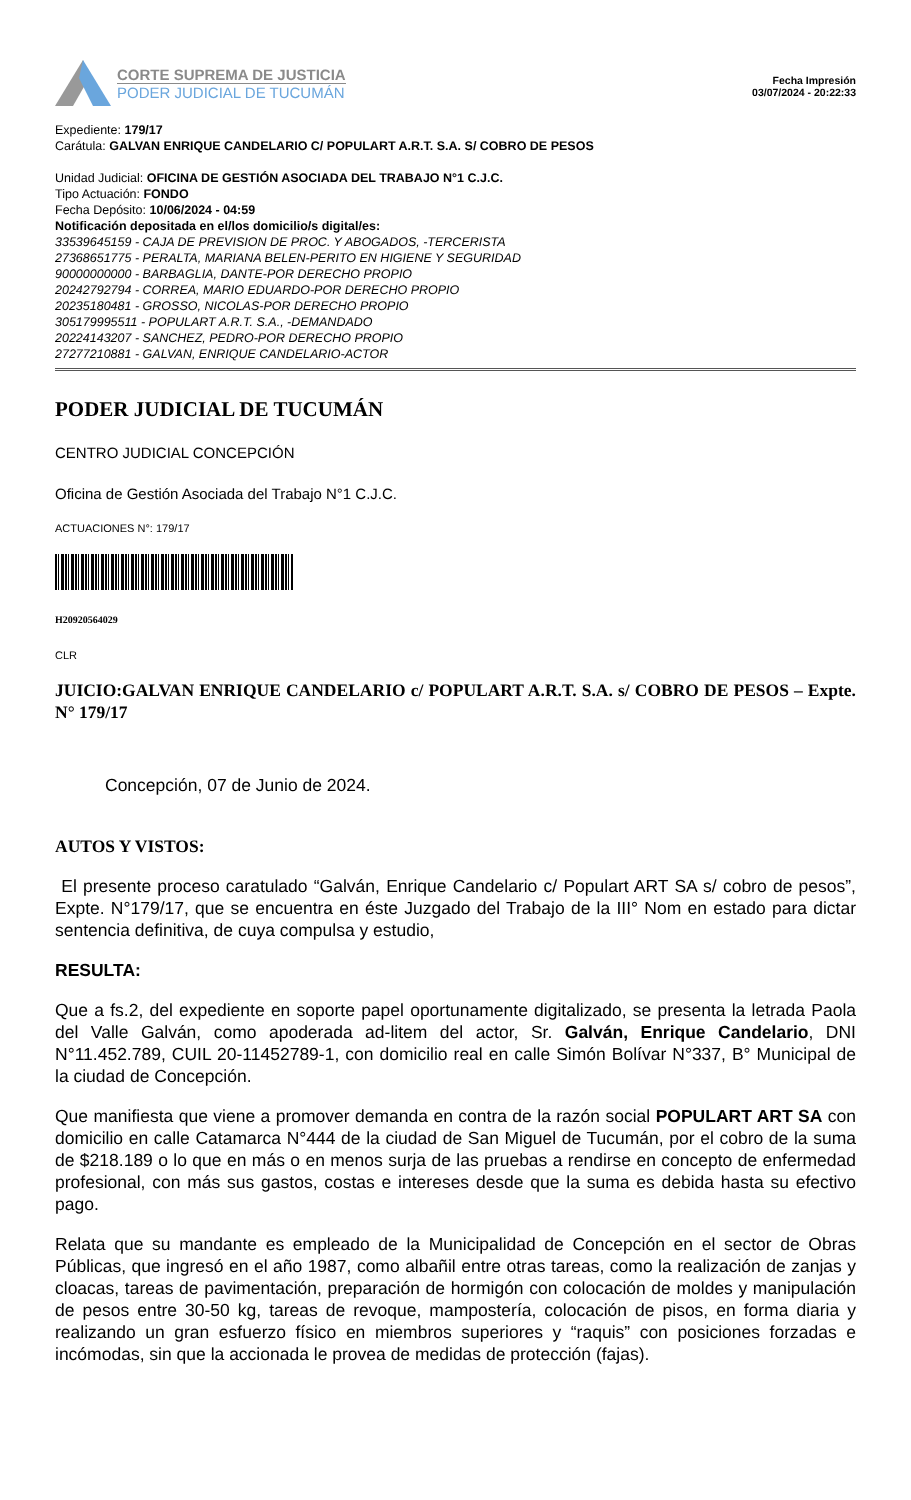CORTE SUPREMA DE JUSTICIA
PODER JUDICIAL DE TUCUMÁN
Fecha Impresión
03/07/2024 - 20:22:33
Expediente: 179/17
Carátula: GALVAN ENRIQUE CANDELARIO C/ POPULART A.R.T. S.A. S/ COBRO DE PESOS
Unidad Judicial: OFICINA DE GESTIÓN ASOCIADA DEL TRABAJO N°1 C.J.C.
Tipo Actuación: FONDO
Fecha Depósito: 10/06/2024 - 04:59
Notificación depositada en el/los domicilio/s digital/es:
33539645159 - CAJA DE PREVISION DE PROC. Y ABOGADOS, -TERCERISTA
27368651775 - PERALTA, MARIANA BELEN-PERITO EN HIGIENE Y SEGURIDAD
90000000000 - BARBAGLIA, DANTE-POR DERECHO PROPIO
20242792794 - CORREA, MARIO EDUARDO-POR DERECHO PROPIO
20235180481 - GROSSO, NICOLAS-POR DERECHO PROPIO
305179995511 - POPULART A.R.T. S.A., -DEMANDADO
20224143207 - SANCHEZ, PEDRO-POR DERECHO PROPIO
27277210881 - GALVAN, ENRIQUE CANDELARIO-ACTOR
PODER JUDICIAL DE TUCUMÁN
CENTRO JUDICIAL CONCEPCIÓN
Oficina de Gestión Asociada del Trabajo N°1 C.J.C.
ACTUACIONES N°: 179/17
H20920564029
CLR
JUICIO:GALVAN ENRIQUE CANDELARIO c/ POPULART A.R.T. S.A. s/ COBRO DE PESOS – Expte. N° 179/17
Concepción, 07 de Junio de 2024.
AUTOS Y VISTOS:
El presente proceso caratulado “Galván, Enrique Candelario c/ Populart ART SA s/ cobro de pesos”, Expte. N°179/17, que se encuentra en éste Juzgado del Trabajo de la III° Nom en estado para dictar sentencia definitiva, de cuya compulsa y estudio,
RESULTA:
Que a fs.2, del expediente en soporte papel oportunamente digitalizado, se presenta la letrada Paola del Valle Galván, como apoderada ad-litem del actor, Sr. Galván, Enrique Candelario, DNI N°11.452.789, CUIL 20-11452789-1, con domicilio real en calle Simón Bolívar N°337, B° Municipal de la ciudad de Concepción.
Que manifiesta que viene a promover demanda en contra de la razón social POPULART ART SA con domicilio en calle Catamarca N°444 de la ciudad de San Miguel de Tucumán, por el cobro de la suma de $218.189 o lo que en más o en menos surja de las pruebas a rendirse en concepto de enfermedad profesional, con más sus gastos, costas e intereses desde que la suma es debida hasta su efectivo pago.
Relata que su mandante es empleado de la Municipalidad de Concepción en el sector de Obras Públicas, que ingresó en el año 1987, como albañil entre otras tareas, como la realización de zanjas y cloacas, tareas de pavimentación, preparación de hormigón con colocación de moldes y manipulación de pesos entre 30-50 kg, tareas de revoque, mampostería, colocación de pisos, en forma diaria y realizando un gran esfuerzo físico en miembros superiores y “raquis” con posiciones forzadas e incómodas, sin que la accionada le provea de medidas de protección (fajas).